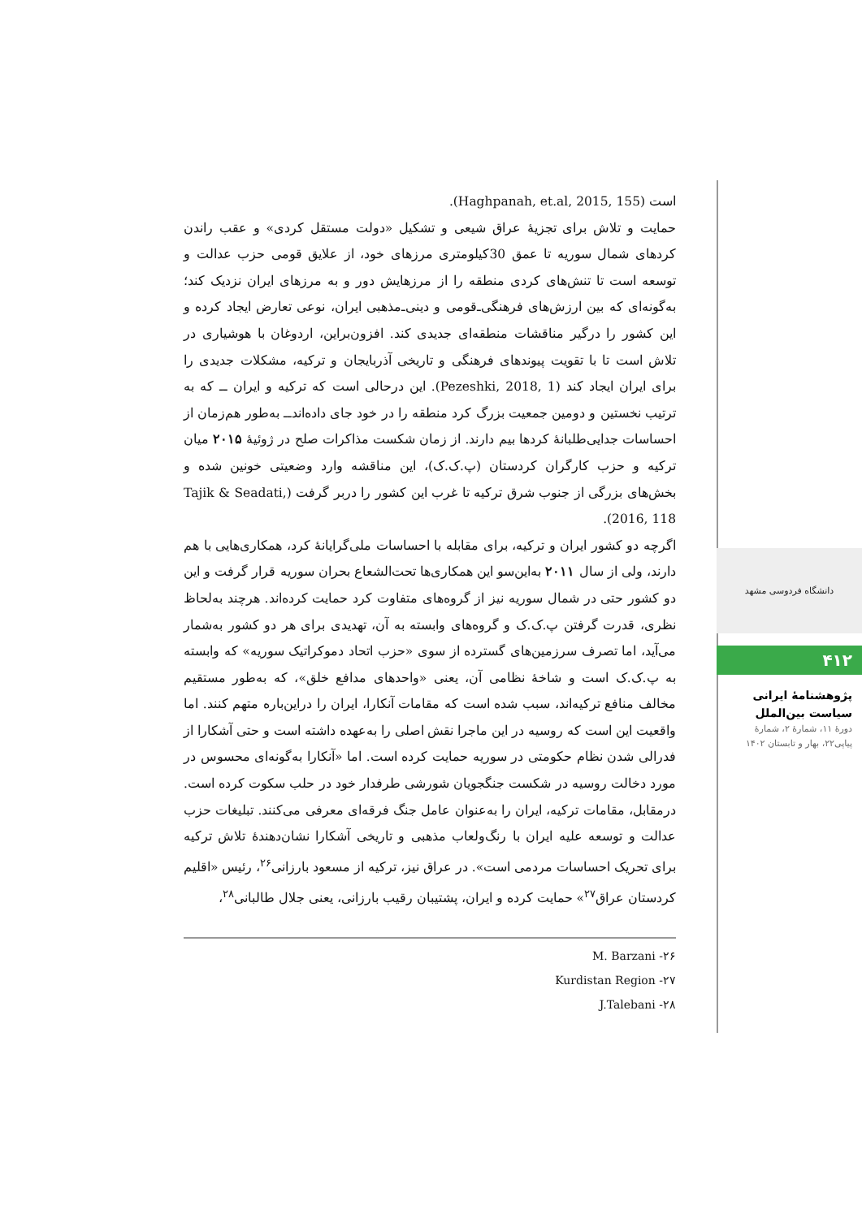است (Haghpanah, et.al, 2015, 155).
حمایت و تلاش برای تجزیۀ عراق شیعی و تشکیل «دولت مستقل کردی» و عقب راندن کردهای شمال سوریه تا عمق 30کیلومتری مرزهای خود، از علایق قومی حزب عدالت و توسعه است تا تنش‌های کردی منطقه را از مرزهایش دور و به مرزهای ایران نزدیک کند؛ به‌گونه‌ای که بین ارزش‌های فرهنگی‌ـ‌قومی و دینی‌ـ‌مذهبی ایران، نوعی تعارض ایجاد کرده و این کشور را درگیر مناقشات منطقه‌ای جدیدی کند. افزون‌براین، اردوغان با هوشیاری در تلاش است تا با تقویت پیوندهای فرهنگی و تاریخی آذربایجان و ترکیه، مشکلات جدیدی را برای ایران ایجاد کند (Pezeshki, 2018, 1). این درحالی است که ترکیه و ایران ــ که به ترتیب نخستین و دومین جمعیت بزرگ کرد منطقه را در خود جای داده‌اندــ به‌طور هم‌زمان از احساسات جدایی‌طلبانۀ کردها بیم دارند. از زمان شکست مذاکرات صلح در ژوئیۀ ۲۰۱۵ میان ترکیه و حزب کارگران کردستان (پ.ک.ک)، این مناقشه وارد وضعیتی خونین شده و بخش‌های بزرگی از جنوب شرق ترکیه تا غرب این کشور را دربر گرفت (Tajik & Seadati, 2016, 118).
اگرچه دو کشور ایران و ترکیه، برای مقابله با احساسات ملی‌گرایانۀ کرد، همکاری‌هایی با هم دارند، ولی از سال ۲۰۱۱ به‌این‌سو این همکاری‌ها تحت‌الشعاع بحران سوریه قرار گرفت و این دو کشور حتی در شمال سوریه نیز از گروه‌های متفاوت کرد حمایت کرده‌اند. هرچند به‌لحاظ نظری، قدرت گرفتن پ.ک.ک و گروه‌های وابسته به آن، تهدیدی برای هر دو کشور به‌شمار می‌آید، اما تصرف سرزمین‌های گسترده از سوی «حزب اتحاد دموکراتیک سوریه» که وابسته به پ.ک.ک است و شاخۀ نظامی آن، یعنی «واحدهای مدافع خلق»، که به‌طور مستقیم مخالف منافع ترکیه‌اند، سبب شده است که مقامات آنکارا، ایران را دراین‌باره متهم کنند. اما واقعیت این است که روسیه در این ماجرا نقش اصلی را به‌عهده داشته است و حتی آشکارا از فدرالی شدن نظام حکومتی در سوریه حمایت کرده است. اما «آنکارا به‌گونه‌ای محسوس در مورد دخالت روسیه در شکست جنگجویان شورشی طرفدار خود در حلب سکوت کرده است. درمقابل، مقامات ترکیه، ایران را به‌عنوان عامل جنگ فرقه‌ای معرفی می‌کنند. تبلیغات حزب عدالت و توسعه علیه ایران با رنگ‌ولعاب مذهبی و تاریخی آشکارا نشان‌دهندۀ تلاش ترکیه برای تحریک احساسات مردمی است». در عراق نیز، ترکیه از مسعود بارزانی<sup>۲۶</sup>، رئیس «اقلیم کردستان عراق<sup>۲۷</sup>» حمایت کرده و ایران، پشتیبان رقیب بارزانی، یعنی جلال طالبانی<sup>۲۸</sup>،
۲۶- M. Barzani
۲۷- Kurdistan Region
۲۸- J.Talebani
دانشگاه فردوسی مشهد
۴۱۲
پژوهشنامۀ ایرانی
سیاست بین‌الملل
دورۀ ۱۱، شمارۀ ۲، شمارۀ
پیاپی۲۲، بهار و تابستان ۱۴۰۲